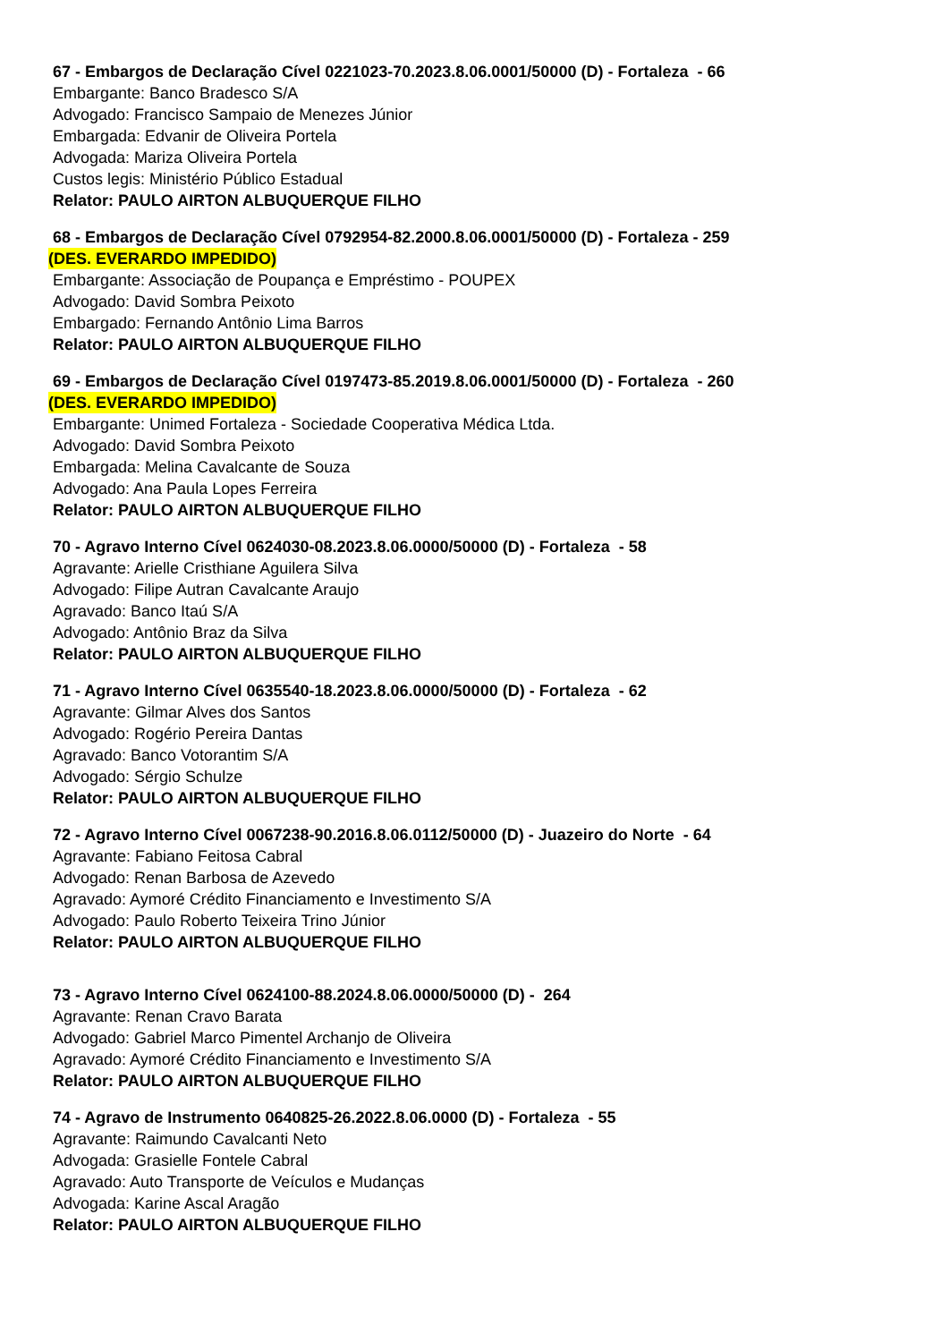67 - Embargos de Declaração Cível 0221023-70.2023.8.06.0001/50000 (D) - Fortaleza - 66
Embargante: Banco Bradesco S/A
Advogado: Francisco Sampaio de Menezes Júnior
Embargada: Edvanir de Oliveira Portela
Advogada: Mariza Oliveira Portela
Custos legis: Ministério Público Estadual
Relator: PAULO AIRTON ALBUQUERQUE FILHO
68 - Embargos de Declaração Cível 0792954-82.2000.8.06.0001/50000 (D) - Fortaleza - 259
(DES. EVERARDO IMPEDIDO)
Embargante: Associação de Poupança e Empréstimo - POUPEX
Advogado: David Sombra Peixoto
Embargado: Fernando Antônio Lima Barros
Relator: PAULO AIRTON ALBUQUERQUE FILHO
69 - Embargos de Declaração Cível 0197473-85.2019.8.06.0001/50000 (D) - Fortaleza - 260
(DES. EVERARDO IMPEDIDO)
Embargante: Unimed Fortaleza - Sociedade Cooperativa Médica Ltda.
Advogado: David Sombra Peixoto
Embargada: Melina Cavalcante de Souza
Advogado: Ana Paula Lopes Ferreira
Relator: PAULO AIRTON ALBUQUERQUE FILHO
70 - Agravo Interno Cível 0624030-08.2023.8.06.0000/50000 (D) - Fortaleza - 58
Agravante: Arielle Cristhiane Aguilera Silva
Advogado: Filipe Autran Cavalcante Araujo
Agravado: Banco Itaú S/A
Advogado: Antônio Braz da Silva
Relator: PAULO AIRTON ALBUQUERQUE FILHO
71 - Agravo Interno Cível 0635540-18.2023.8.06.0000/50000 (D) - Fortaleza - 62
Agravante: Gilmar Alves dos Santos
Advogado: Rogério Pereira Dantas
Agravado: Banco Votorantim S/A
Advogado: Sérgio Schulze
Relator: PAULO AIRTON ALBUQUERQUE FILHO
72 - Agravo Interno Cível 0067238-90.2016.8.06.0112/50000 (D) - Juazeiro do Norte - 64
Agravante: Fabiano Feitosa Cabral
Advogado: Renan Barbosa de Azevedo
Agravado: Aymoré Crédito Financiamento e Investimento S/A
Advogado: Paulo Roberto Teixeira Trino Júnior
Relator: PAULO AIRTON ALBUQUERQUE FILHO
73 - Agravo Interno Cível 0624100-88.2024.8.06.0000/50000 (D) - 264
Agravante: Renan Cravo Barata
Advogado: Gabriel Marco Pimentel Archanjo de Oliveira
Agravado: Aymoré Crédito Financiamento e Investimento S/A
Relator: PAULO AIRTON ALBUQUERQUE FILHO
74 - Agravo de Instrumento 0640825-26.2022.8.06.0000 (D) - Fortaleza - 55
Agravante: Raimundo Cavalcanti Neto
Advogada: Grasielle Fontele Cabral
Agravado: Auto Transporte de Veículos e Mudanças
Advogada: Karine Ascal Aragão
Relator: PAULO AIRTON ALBUQUERQUE FILHO